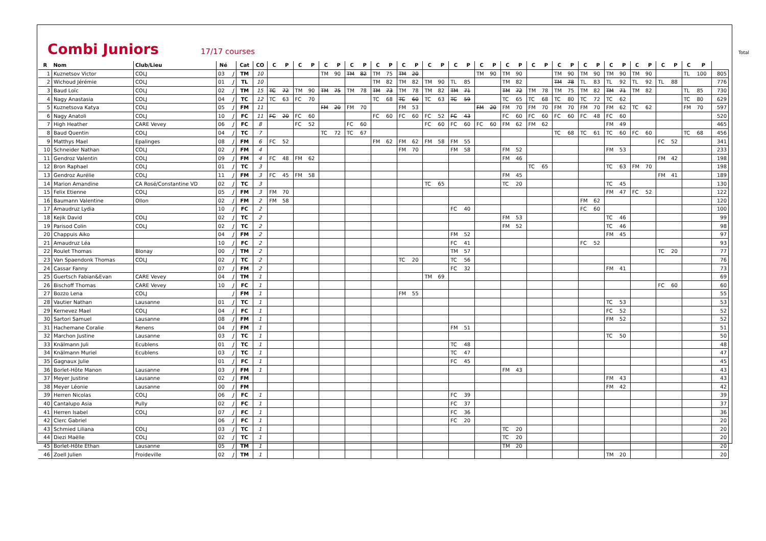Combi Juniors
17/17 courses Total
| R | Nom | Club/Lieu | Né | | Cat | CO | C | P | C | P | C | P | C | P | C | P | C | P | C | P | C | P | C | P | C | P | C | P | C | P | C | P | C | P | C | P | C | P | C | P | |
| --- | --- | --- | --- | --- | --- | --- | --- | --- | --- | --- | --- | --- | --- | --- | --- | --- | --- | --- | --- | --- | --- | --- | --- | --- | --- | --- | --- | --- | --- | --- | --- | --- | --- | --- | --- | --- | --- | --- | --- | --- | --- |
| 1 | Kuznetsov Victor | COLJ | 03 | J | TM | 10 | | | | | TM | 90 | TM | 82 | TM | 75 | TM | 20 | | | | | TM | 90 | TM | 90 | | | TM | 90 | TM | 90 | TM | 90 | TM | 90 | | | TL | 100 | 805 |
| 2 | Wichoud Jérémie | COLJ | 01 | J | TL | 10 | | | | | | | | | TM | 82 | TM | 82 | TM | 90 | TL | 85 | | | TM | 82 | | | TM | 78 | TL | 83 | TL | 92 | TL | 92 | TL | 88 | | | 776 |
| 3 | Baud Loïc | COLJ | 02 | J | TM | 15 | TC | 72 | TM | 90 | TM | 75 | TM | 78 | TM | 73 | TM | 78 | TM | 82 | TM | 71 | | | TM | 72 | TM | 78 | TM | 75 | TM | 82 | TM | 71 | TM | 82 | | | TL | 85 | 730 |
| 4 | Nagy Anastasia | COLJ | 04 | J | TC | 12 | TC | 63 | FC | 70 | | | | | TC | 68 | TC | 60 | TC | 63 | TC | 59 | | | TC | 65 | TC | 68 | TC | 80 | TC | 72 | TC | 62 | | | | | TC | 80 | 629 |
| 5 | Kuznetsova Katya | COLJ | 05 | J | FM | 11 | | | | | FM | 20 | FM | 70 | | | FM | 53 | | | | | FM | 20 | FM | 70 | FM | 70 | FM | 70 | FM | 70 | FM | 62 | TC | 62 | | | FM | 70 | 597 |
| 6 | Nagy Anatoli | COLJ | 10 | J | FC | 11 | FC | 20 | FC | 60 | | | | | FC | 60 | FC | 60 | FC | 52 | FC | 43 | | | FC | 60 | FC | 60 | FC | 60 | FC | 48 | FC | 60 | | | | | | | 520 |
| 7 | High Heather | CARE Vevey | 06 | J | FC | 8 | | | FC | 52 | | | FC | 60 | | | | | FC | 60 | FC | 60 | FC | 60 | FM | 62 | FM | 62 | | | | | FM | 49 | | | | | | | 465 |
| 8 | Baud Quentin | COLJ | 04 | J | TC | 7 | | | | | TC | 72 | TC | 67 | | | | | | | | | | | | | | | TC | 68 | TC | 61 | TC | 60 | FC | 60 | | | TC | 68 | 456 |
| 9 | Matthys Mael | Epalinges | 08 | J | FM | 6 | FC | 52 | | | | | | | FM | 62 | FM | 62 | FM | 58 | FM | 55 | | | | | | | | | | | | | | | FC | 52 | | | 341 |
| 10 | Schneider Nathan | COLJ | 02 | J | FM | 4 | | | | | | | | | | | FM | 70 | | | FM | 58 | | | FM | 52 | | | | | | | FM | 53 | | | | | | | 233 |
| 11 | Gendroz Valentin | COLJ | 09 | J | FM | 4 | FC | 48 | FM | 62 | | | | | | | | | | | | | | | FM | 46 | | | | | | | | | | | FM | 42 | | | 198 |
| 12 | Bron Raphael | COLJ | 01 | J | TC | 3 | | | | | | | | | | | | | | | | | | | | | TC | 65 | | | | | TC | 63 | FM | 70 | | | | | 198 |
| 13 | Gendroz Aurélie | COLJ | 11 | J | FM | 3 | FC | 45 | FM | 58 | | | | | | | | | | | | | | | FM | 45 | | | | | | | | | | | FM | 41 | | | 189 |
| 14 | Marion Amandine | CA Rosé/Constantine VD | 02 | J | TC | 3 | | | | | | | | | | | | | TC | 65 | | | | | TC | 20 | | | | | | | TC | 45 | | | | | | | 130 |
| 15 | Felix Etienne | COLJ | 05 | J | FM | 3 | FM | 70 | | | | | | | | | | | | | | | | | | | | | | | | | FM | 47 | FC | 52 | | | | | 122 |
| 16 | Baumann Valentine | Ollon | 02 | J | FM | 2 | FM | 58 | | | | | | | | | | | | | | | | | | | | | | | FM | 62 | | | | | | | | | 120 |
| 17 | Amaudruz Lydia | | 10 | J | FC | 2 | | | | | | | | | | | | | | | FC | 40 | | | | | | | | | FC | 60 | | | | | | | | | 100 |
| 18 | Kejik David | COLJ | 02 | J | TC | 2 | | | | | | | | | | | | | | | | | | | FM | 53 | | | | | | | TC | 46 | | | | | | | 99 |
| 19 | Parisod Colin | COLJ | 02 | J | TC | 2 | | | | | | | | | | | | | | | | | | | FM | 52 | | | | | | | TC | 46 | | | | | | | 98 |
| 20 | Chappuis Aiko | | 04 | J | FM | 2 | | | | | | | | | | | | | | | FM | 52 | | | | | | | | | | | FM | 45 | | | | | | | 97 |
| 21 | Amaudruz Léa | | 10 | J | FC | 2 | | | | | | | | | | | | | | | FC | 41 | | | | | | | | | FC | 52 | | | | | | | | | 93 |
| 22 | Roulet Thomas | Blonay | 00 | J | TM | 2 | | | | | | | | | | | | | | | TM | 57 | | | | | | | | | | | | | | | TC | 20 | | | 77 |
| 23 | Van Spaendonk Thomas | COLJ | 02 | J | TC | 2 | | | | | | | | | | | TC | 20 | | | TC | 56 | | | | | | | | | | | | | | | | | | | 76 |
| 24 | Cassar Fanny | | 07 | J | FM | 2 | | | | | | | | | | | | | | | FC | 32 | | | | | | | | | | | FM | 41 | | | | | | | 73 |
| 25 | Guertsch Fabian&Evan | CARE Vevey | 04 | J | TM | 1 | | | | | | | | | | | | | TM | 69 | | | | | | | | | | | | | | | | | | | | | 69 |
| 26 | Bischoff Thomas | CARE Vevey | 10 | J | FC | 1 | | | | | | | | | | | | | | | | | | | | | | | | | | | | | | | FC | 60 | | | 60 |
| 27 | Bozzo Lena | COLJ | | J | FM | 1 | | | | | | | | | | | FM | 55 | | | | | | | | | | | | | | | | | | | | | | | 55 |
| 28 | Vautier Nathan | Lausanne | 01 | J | TC | 1 | | | | | | | | | | | | | | | | | | | | | | | | | | | TC | 53 | | | | | | | 53 |
| 29 | Kernevez Mael | COLJ | 04 | J | FC | 1 | | | | | | | | | | | | | | | | | | | | | | | | | | | FC | 52 | | | | | | | 52 |
| 30 | Sartori Samuel | Lausanne | 08 | J | FM | 1 | | | | | | | | | | | | | | | | | | | | | | | | | | | FM | 52 | | | | | | | 52 |
| 31 | Hachemane Coralie | Renens | 04 | J | FM | 1 | | | | | | | | | | | | | | | FM | 51 | | | | | | | | | | | | | | | | | | | 51 |
| 32 | Marchon Justine | Lausanne | 03 | J | TC | 1 | | | | | | | | | | | | | | | | | | | | | | | | | | | TC | 50 | | | | | | | 50 |
| 33 | Knälmann Juli | Ecublens | 01 | J | TC | 1 | | | | | | | | | | | | | | | TC | 48 | | | | | | | | | | | | | | | | | | | 48 |
| 34 | Knälmann Muriel | Ecublens | 03 | J | TC | 1 | | | | | | | | | | | | | | | TC | 47 | | | | | | | | | | | | | | | | | | | 47 |
| 35 | Gagnaux Julie | | 01 | J | FC | 1 | | | | | | | | | | | | | | | FC | 45 | | | | | | | | | | | | | | | | | | | 45 |
| 36 | Borlet-Hôte Manon | Lausanne | 03 | J | FM | 1 | | | | | | | | | | | | | | | | | | | FM | 43 | | | | | | | | | | | | | | | 43 |
| 37 | Meyer Justine | Lausanne | 02 | J | FM | | | | | | | | | | | | | | | | | | | | | | | | | | | | FM | 43 | | | | | | | 43 |
| 38 | Meyer Léonie | Lausanne | 00 | J | FM | | | | | | | | | | | | | | | | | | | | | | | | | | | | FM | 42 | | | | | | | 42 |
| 39 | Herren Nicolas | COLJ | 06 | J | FC | 1 | | | | | | | | | | | | | | | FC | 39 | | | | | | | | | | | | | | | | | | | 39 |
| 40 | Cantalupo Asia | Pully | 02 | J | FC | 1 | | | | | | | | | | | | | | | FC | 37 | | | | | | | | | | | | | | | | | | | 37 |
| 41 | Herren Isabel | COLJ | 07 | J | FC | 1 | | | | | | | | | | | | | | | FC | 36 | | | | | | | | | | | | | | | | | | | 36 |
| 42 | Clerc Gabriel | | 06 | J | FC | 1 | | | | | | | | | | | | | | | FC | 20 | | | | | | | | | | | | | | | | | | | 20 |
| 43 | Schmied Liliana | COLJ | 03 | J | TC | 1 | | | | | | | | | | | | | | | | | | | TC | 20 | | | | | | | | | | | | | | | 20 |
| 44 | Diezi Maëlle | COLJ | 02 | J | TC | 1 | | | | | | | | | | | | | | | | | | | TC | 20 | | | | | | | | | | | | | | | 20 |
| 45 | Borlet-Hôte Ethan | Lausanne | 05 | J | TM | 1 | | | | | | | | | | | | | | | | | | | TM | 20 | | | | | | | | | | | | | | | 20 |
| 46 | Zoell Julien | Froideville | 02 | J | TM | 1 | | | | | | | | | | | | | | | | | | | | | | | | | | | TM | 20 | | | | | | | 20 |